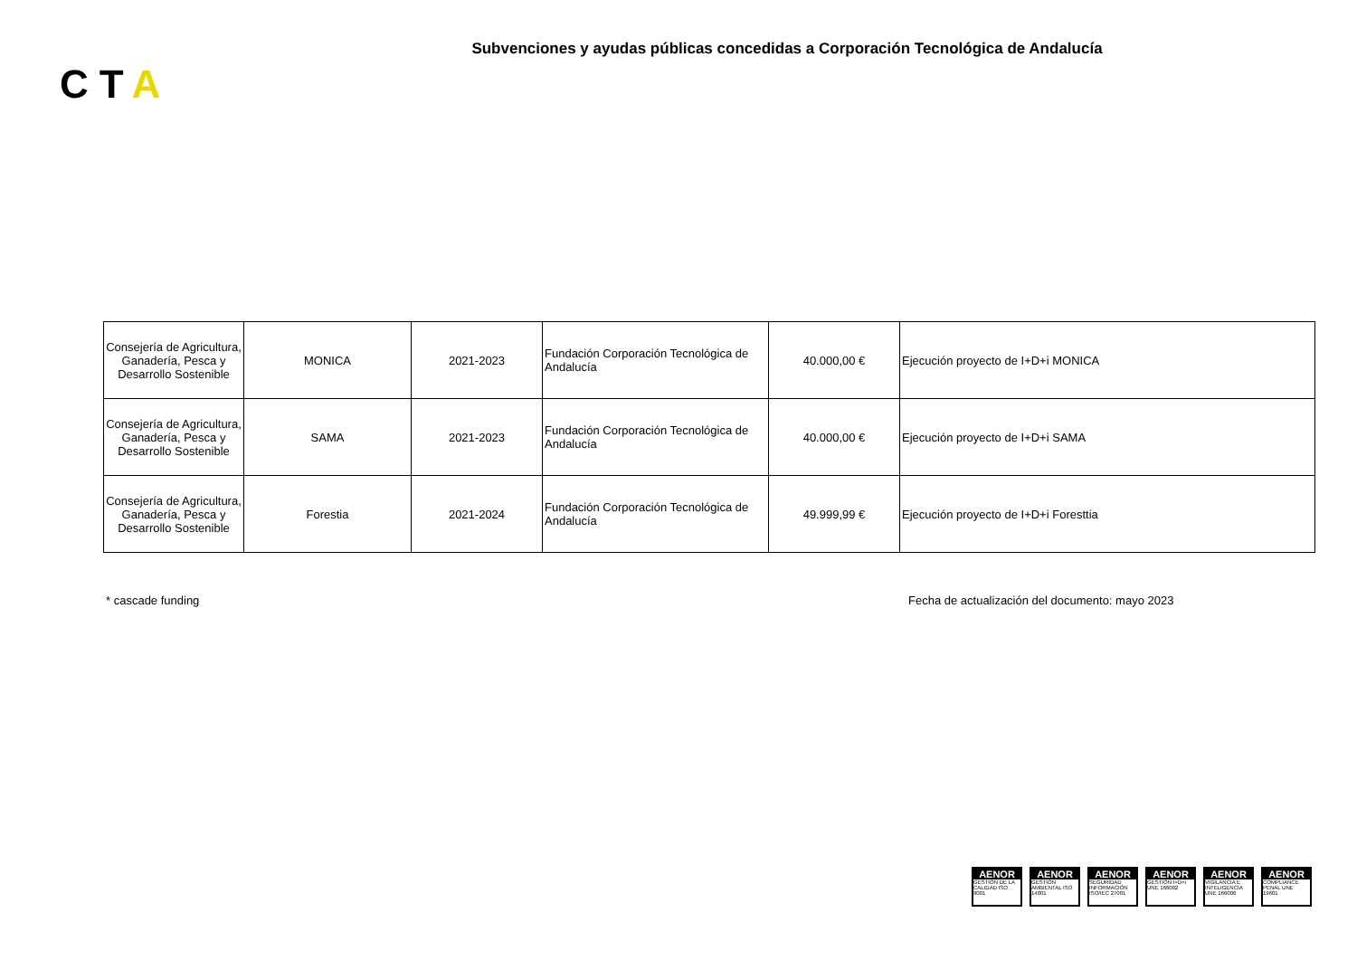Subvenciones y ayudas públicas concedidas a Corporación Tecnológica de Andalucía
CTA
| Consejería de Agricultura, Ganadería, Pesca y Desarrollo Sostenible | MONICA | 2021-2023 | Fundación Corporación Tecnológica de Andalucía | 40.000,00 € | Ejecución proyecto de I+D+i MONICA |
| Consejería de Agricultura, Ganadería, Pesca y Desarrollo Sostenible | SAMA | 2021-2023 | Fundación Corporación Tecnológica de Andalucía | 40.000,00 € | Ejecución proyecto de I+D+i SAMA |
| Consejería de Agricultura, Ganadería, Pesca y Desarrollo Sostenible | Forestia | 2021-2024 | Fundación Corporación Tecnológica de Andalucía | 49.999,99 € | Ejecución proyecto de I+D+i Foresttia |
* cascade funding
Fecha de actualización del documento: mayo 2023
AENOR
GESTIÓN DE LA CALIDAD ISO 9001
AENOR
GESTIÓN AMBIENTAL ISO 14001
AENOR
SEGURIDAD INFORMACIÓN ISO/IEC 27001
AENOR
GESTIÓN I+D+i UNE 166002
AENOR
VIGILANCIA E INTELIGENCIA UNE 166006
AENOR
COMPLIANCE PENAL UNE 19601